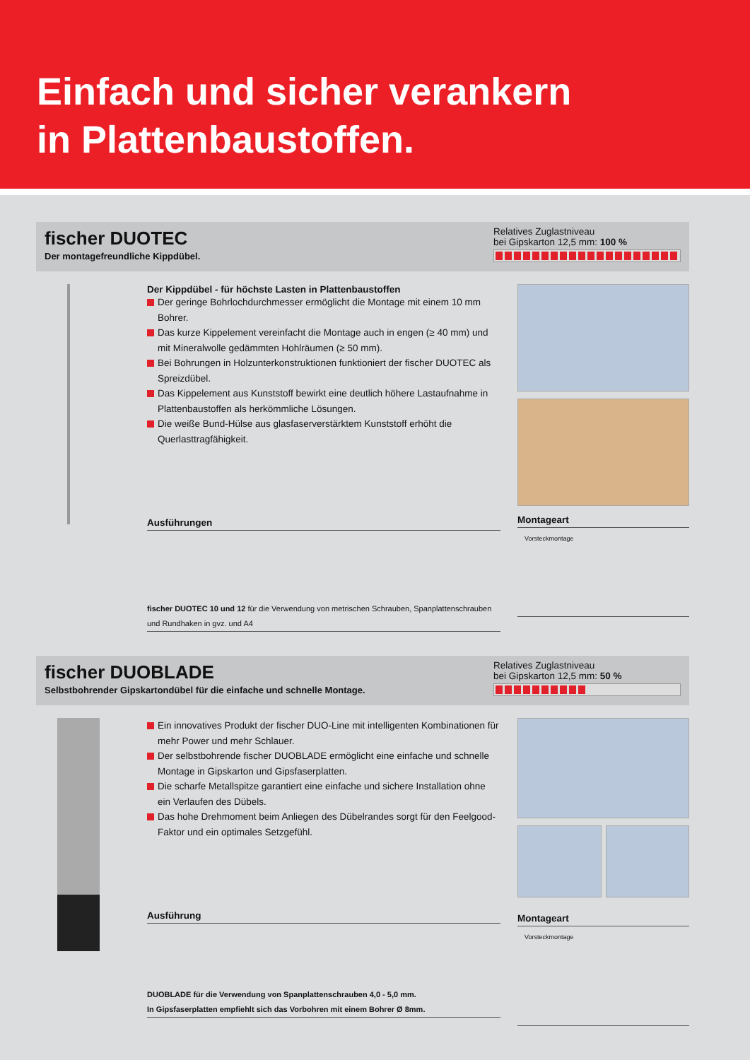Einfach und sicher verankern
in Plattenbaustoffen.
fischer DUOTEC
Der montagefreundliche Kippdübel.
Relatives Zuglastniveau
bei Gipskarton 12,5 mm: 100 %
Der Kippdübel - für höchste Lasten in Plattenbaustoffen
Der geringe Bohrlochdurchmesser ermöglicht die Montage mit einem 10 mm Bohrer.
Das kurze Kippelement vereinfacht die Montage auch in engen (≥ 40 mm) und mit Mineralwolle gedämmten Hohlräumen (≥ 50 mm).
Bei Bohrungen in Holzunterkonstruktionen funktioniert der fischer DUOTEC als Spreizdübel.
Das Kippelement aus Kunststoff bewirkt eine deutlich höhere Lastaufnahme in Plattenbaustoffen als herkömmliche Lösungen.
Die weiße Bund-Hülse aus glasfaserverstärktem Kunststoff erhöht die Querlasttragfähigkeit.
Ausführungen
fischer DUOTEC 10 und 12 für die Verwendung von metrischen Schrauben, Spanplattenschrauben und Rundhaken in gvz. und A4
Montageart
Vorsteckmontage
fischer DUOBLADE
Selbstbohrender Gipskartondübel für die einfache und schnelle Montage.
Relatives Zuglastniveau
bei Gipskarton 12,5 mm: 50 %
Ein innovatives Produkt der fischer DUO-Line mit intelligenten Kombinationen für mehr Power und mehr Schlauer.
Der selbstbohrende fischer DUOBLADE ermöglicht eine einfache und schnelle Montage in Gipskarton und Gipsfaserplatten.
Die scharfe Metallspitze garantiert eine einfache und sichere Installation ohne ein Verlaufen des Dübels.
Das hohe Drehmoment beim Anliegen des Dübelrandes sorgt für den Feelgood-Faktor und ein optimales Setzgefühl.
Ausführung
DUOBLADE für die Verwendung von Spanplattenschrauben 4,0 - 5,0 mm.
In Gipsfaserplatten empfiehlt sich das Vorbohren mit einem Bohrer Ø 8mm.
Montageart
Vorsteckmontage